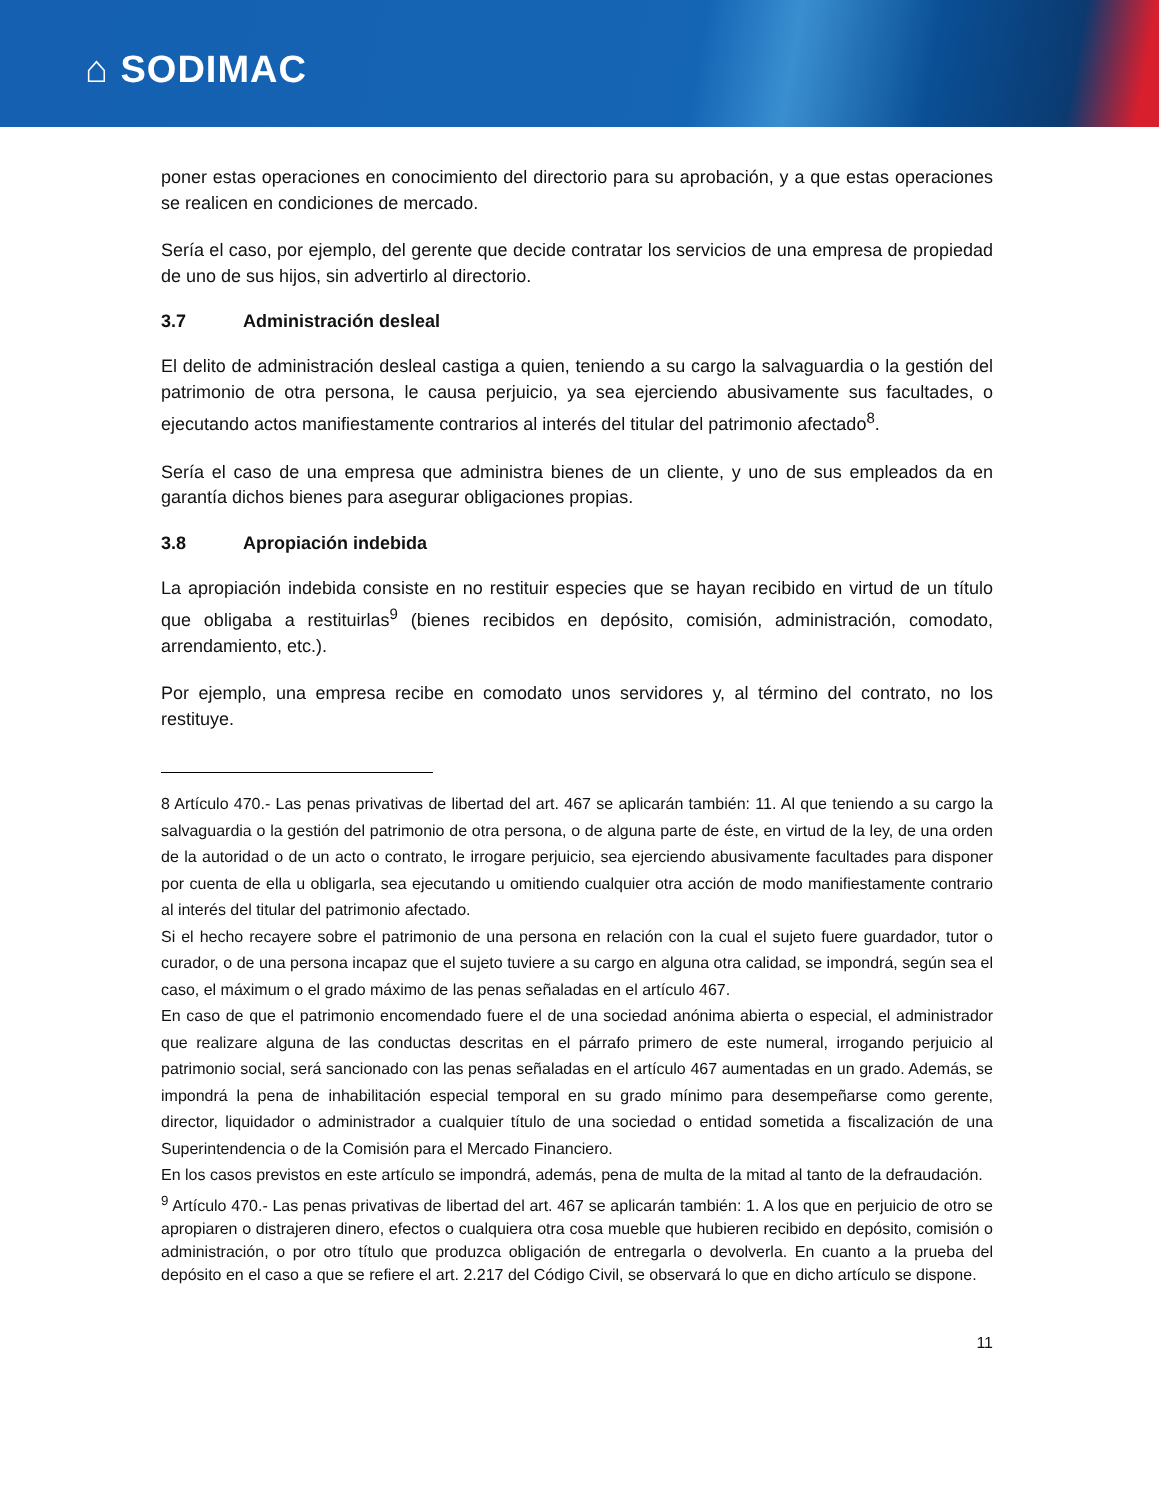⌂ SODIMAC
poner estas operaciones en conocimiento del directorio para su aprobación, y a que estas operaciones se realicen en condiciones de mercado.
Sería el caso, por ejemplo, del gerente que decide contratar los servicios de una empresa de propiedad de uno de sus hijos, sin advertirlo al directorio.
3.7 Administración desleal
El delito de administración desleal castiga a quien, teniendo a su cargo la salvaguardia o la gestión del patrimonio de otra persona, le causa perjuicio, ya sea ejerciendo abusivamente sus facultades, o ejecutando actos manifiestamente contrarios al interés del titular del patrimonio afectado<sup>8</sup>.
Sería el caso de una empresa que administra bienes de un cliente, y uno de sus empleados da en garantía dichos bienes para asegurar obligaciones propias.
3.8 Apropiación indebida
La apropiación indebida consiste en no restituir especies que se hayan recibido en virtud de un título que obligaba a restituirlas<sup>9</sup> (bienes recibidos en depósito, comisión, administración, comodato, arrendamiento, etc.).
Por ejemplo, una empresa recibe en comodato unos servidores y, al término del contrato, no los restituye.
8 Artículo 470.- Las penas privativas de libertad del art. 467 se aplicarán también: 11. Al que teniendo a su cargo la salvaguardia o la gestión del patrimonio de otra persona, o de alguna parte de éste, en virtud de la ley, de una orden de la autoridad o de un acto o contrato, le irrogare perjuicio, sea ejerciendo abusivamente facultades para disponer por cuenta de ella u obligarla, sea ejecutando u omitiendo cualquier otra acción de modo manifiestamente contrario al interés del titular del patrimonio afectado.
Si el hecho recayere sobre el patrimonio de una persona en relación con la cual el sujeto fuere guardador, tutor o curador, o de una persona incapaz que el sujeto tuviere a su cargo en alguna otra calidad, se impondrá, según sea el caso, el máximum o el grado máximo de las penas señaladas en el artículo 467.
En caso de que el patrimonio encomendado fuere el de una sociedad anónima abierta o especial, el administrador que realizare alguna de las conductas descritas en el párrafo primero de este numeral, irrogando perjuicio al patrimonio social, será sancionado con las penas señaladas en el artículo 467 aumentadas en un grado. Además, se impondrá la pena de inhabilitación especial temporal en su grado mínimo para desempeñarse como gerente, director, liquidador o administrador a cualquier título de una sociedad o entidad sometida a fiscalización de una Superintendencia o de la Comisión para el Mercado Financiero.
En los casos previstos en este artículo se impondrá, además, pena de multa de la mitad al tanto de la defraudación.
<sup>9</sup> Artículo 470.- Las penas privativas de libertad del art. 467 se aplicarán también: 1. A los que en perjuicio de otro se apropiaren o distrajeren dinero, efectos o cualquiera otra cosa mueble que hubieren recibido en depósito, comisión o administración, o por otro título que produzca obligación de entregarla o devolverla. En cuanto a la prueba del depósito en el caso a que se refiere el art. 2.217 del Código Civil, se observará lo que en dicho artículo se dispone.
11